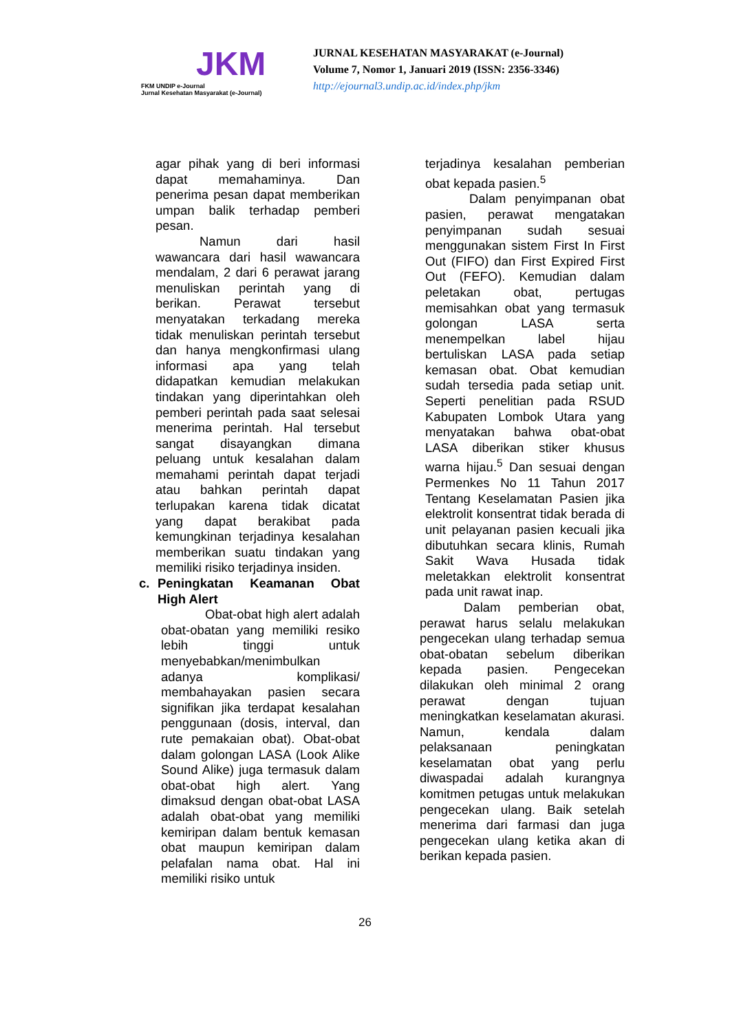JKM
FKM UNDIP e-Journal
Jurnal Kesehatan Masyarakat (e-Journal)
JURNAL KESEHATAN MASYARAKAT (e-Journal)
Volume 7, Nomor 1, Januari 2019 (ISSN: 2356-3346)
http://ejournal3.undip.ac.id/index.php/jkm
agar pihak yang di beri informasi dapat memahaminya. Dan penerima pesan dapat memberikan umpan balik terhadap pemberi pesan.
Namun dari hasil wawancara dari hasil wawancara mendalam, 2 dari 6 perawat jarang menuliskan perintah yang di berikan. Perawat tersebut menyatakan terkadang mereka tidak menuliskan perintah tersebut dan hanya mengkonfirmasi ulang informasi apa yang telah didapatkan kemudian melakukan tindakan yang diperintahkan oleh pemberi perintah pada saat selesai menerima perintah. Hal tersebut sangat disayangkan dimana peluang untuk kesalahan dalam memahami perintah dapat terjadi atau bahkan perintah dapat terlupakan karena tidak dicatat yang dapat berakibat pada kemungkinan terjadinya kesalahan memberikan suatu tindakan yang memiliki risiko terjadinya insiden.
c. Peningkatan Keamanan Obat High Alert
Obat-obat high alert adalah obat-obatan yang memiliki resiko lebih tinggi untuk menyebabkan/menimbulkan adanya komplikasi/ membahayakan pasien secara signifikan jika terdapat kesalahan penggunaan (dosis, interval, dan rute pemakaian obat). Obat-obat dalam golongan LASA (Look Alike Sound Alike) juga termasuk dalam obat-obat high alert. Yang dimaksud dengan obat-obat LASA adalah obat-obat yang memiliki kemiripan dalam bentuk kemasan obat maupun kemiripan dalam pelafalan nama obat. Hal ini memiliki risiko untuk
terjadinya kesalahan pemberian obat kepada pasien.<sup>5</sup>
Dalam penyimpanan obat pasien, perawat mengatakan penyimpanan sudah sesuai menggunakan sistem First In First Out (FIFO) dan First Expired First Out (FEFO). Kemudian dalam peletakan obat, pertugas memisahkan obat yang termasuk golongan LASA serta menempelkan label hijau bertuliskan LASA pada setiap kemasan obat. Obat kemudian sudah tersedia pada setiap unit. Seperti penelitian pada RSUD Kabupaten Lombok Utara yang menyatakan bahwa obat-obat LASA diberikan stiker khusus warna hijau.<sup>5</sup> Dan sesuai dengan Permenkes No 11 Tahun 2017 Tentang Keselamatan Pasien jika elektrolit konsentrat tidak berada di unit pelayanan pasien kecuali jika dibutuhkan secara klinis, Rumah Sakit Wava Husada tidak meletakkan elektrolit konsentrat pada unit rawat inap.
Dalam pemberian obat, perawat harus selalu melakukan pengecekan ulang terhadap semua obat-obatan sebelum diberikan kepada pasien. Pengecekan dilakukan oleh minimal 2 orang perawat dengan tujuan meningkatkan keselamatan akurasi. Namun, kendala dalam pelaksanaan peningkatan keselamatan obat yang perlu diwaspadai adalah kurangnya komitmen petugas untuk melakukan pengecekan ulang. Baik setelah menerima dari farmasi dan juga pengecekan ulang ketika akan di berikan kepada pasien.
26